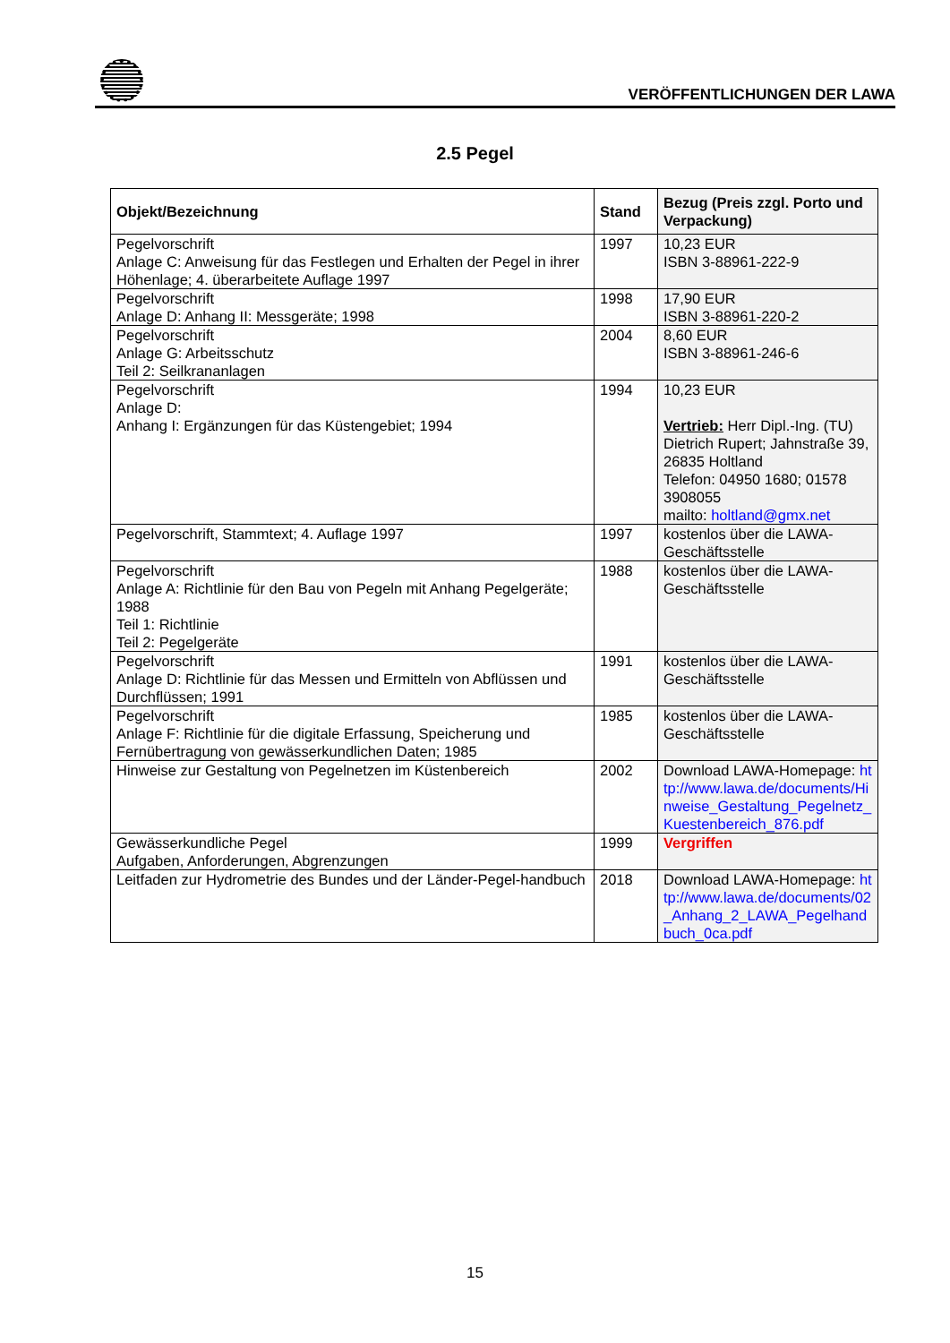VERÖFFENTLICHUNGEN DER LAWA
2.5 Pegel
| Objekt/Bezeichnung | Stand | Bezug (Preis zzgl. Porto und Verpackung) |
| --- | --- | --- |
| Pegelvorschrift Anlage C: Anweisung für das Festlegen und Erhalten der Pegel in ihrer Höhenlage; 4. überarbeitete Auflage 1997 | 1997 | 10,23 EUR ISBN 3-88961-222-9 |
| Pegelvorschrift Anlage D: Anhang II: Messgeräte; 1998 | 1998 | 17,90 EUR ISBN 3-88961-220-2 |
| Pegelvorschrift Anlage G: Arbeitsschutz Teil 2: Seilkrananlagen | 2004 | 8,60 EUR ISBN 3-88961-246-6 |
| Pegelvorschrift Anlage D: Anhang I: Ergänzungen für das Küstengebiet; 1994 | 1994 | 10,23 EUR Vertrieb: Herr Dipl.-Ing. (TU) Dietrich Rupert; Jahnstraße 39, 26835 Holtland Telefon: 04950 1680; 01578 3908055 mailto: holtland@gmx.net |
| Pegelvorschrift, Stammtext; 4. Auflage 1997 | 1997 | kostenlos über die LAWA-Geschäftsstelle |
| Pegelvorschrift Anlage A: Richtlinie für den Bau von Pegeln mit Anhang Pegelgeräte; 1988 Teil 1: Richtlinie Teil 2: Pegelgeräte | 1988 | kostenlos über die LAWA-Geschäftsstelle |
| Pegelvorschrift Anlage D: Richtlinie für das Messen und Ermitteln von Abflüssen und Durchflüssen; 1991 | 1991 | kostenlos über die LAWA-Geschäftsstelle |
| Pegelvorschrift Anlage F: Richtlinie für die digitale Erfassung, Speicherung und Fernübertragung von gewässerkundlichen Daten; 1985 | 1985 | kostenlos über die LAWA-Geschäftsstelle |
| Hinweise zur Gestaltung von Pegelnetzen im Küstenbereich | 2002 | Download LAWA-Homepage: http://www.lawa.de/documents/Hinweise_Gestaltung_Pegelnetz_Kuestenbereich_876.pdf |
| Gewässerkundliche Pegel Aufgaben, Anforderungen, Abgrenzungen | 1999 | Vergriffen |
| Leitfaden zur Hydrometrie des Bundes und der Länder-Pegel-handbuch | 2018 | Download LAWA-Homepage: http://www.lawa.de/documents/02_Anhang_2_LAWA_Pegelhandbuch_0ca.pdf |
15